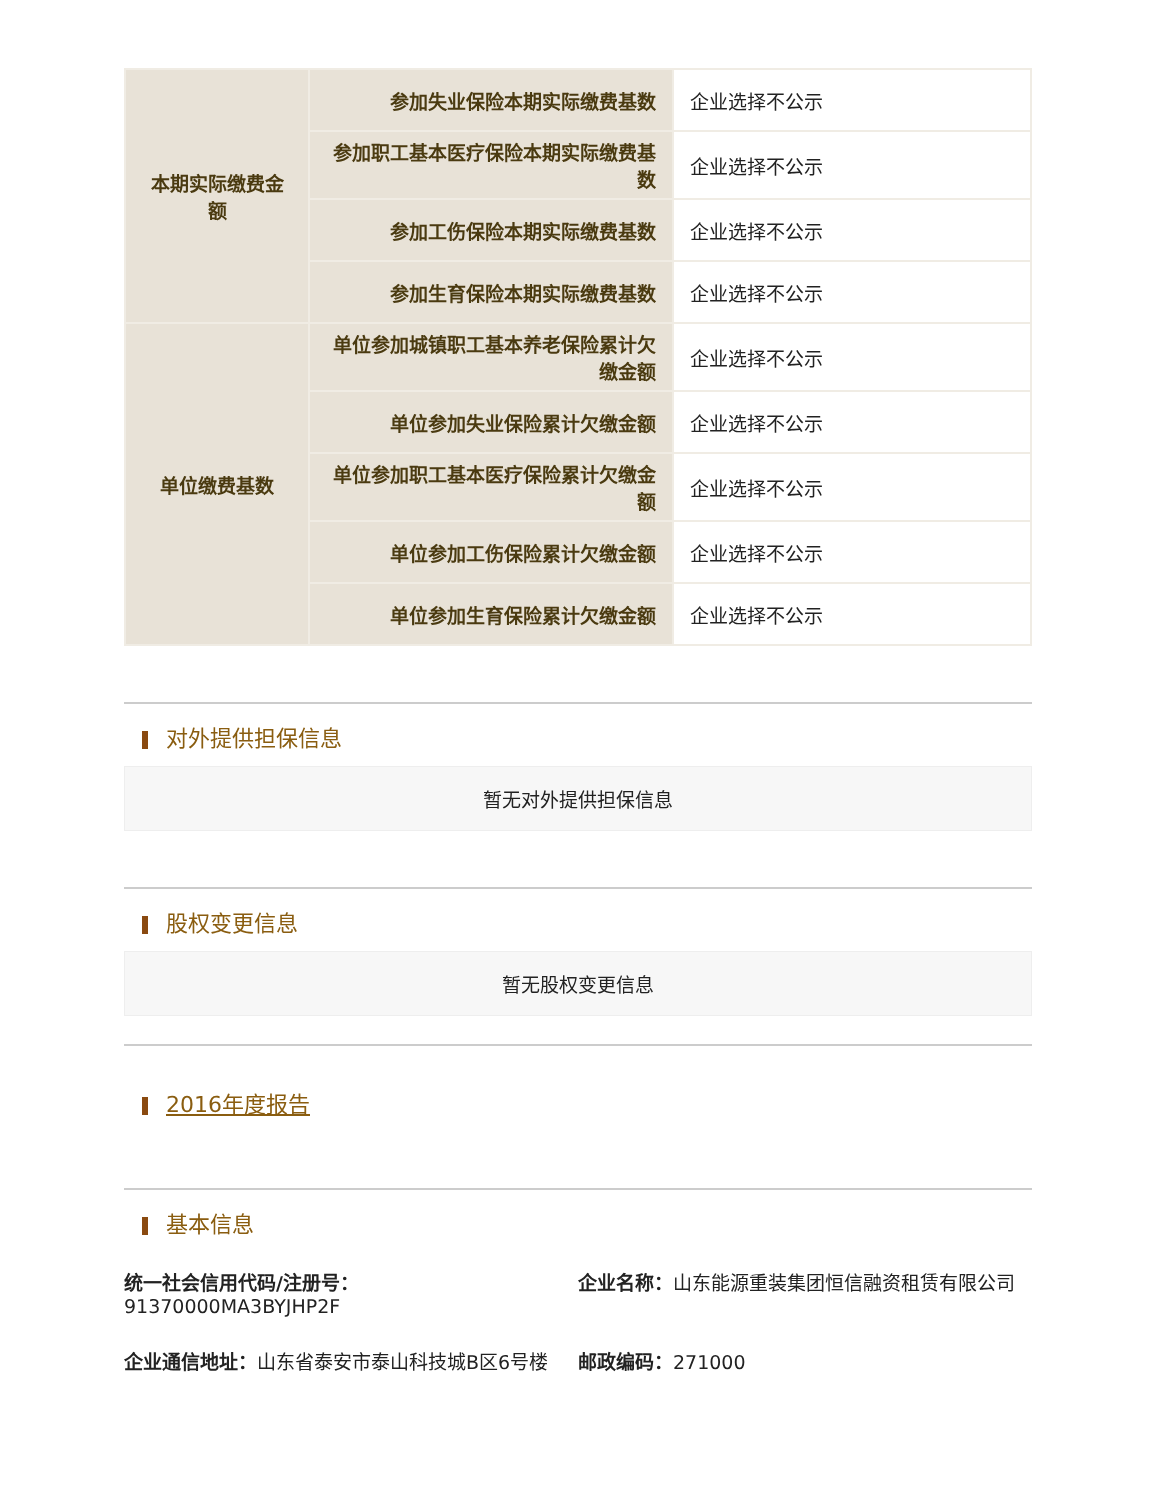| 本期实际缴费金额 | 参加失业保险本期实际缴费基数 | 企业选择不公示 |
| | 参加职工基本医疗保险本期实际缴费基数 | 企业选择不公示 |
| | 参加工伤保险本期实际缴费基数 | 企业选择不公示 |
| | 参加生育保险本期实际缴费基数 | 企业选择不公示 |
| 单位缴费基数 | 单位参加城镇职工基本养老保险累计欠缴金额 | 企业选择不公示 |
| | 单位参加失业保险累计欠缴金额 | 企业选择不公示 |
| | 单位参加职工基本医疗保险累计欠缴金额 | 企业选择不公示 |
| | 单位参加工伤保险累计欠缴金额 | 企业选择不公示 |
| | 单位参加生育保险累计欠缴金额 | 企业选择不公示 |
对外提供担保信息
暂无对外提供担保信息
股权变更信息
暂无股权变更信息
2016年度报告
基本信息
统一社会信用代码/注册号： 91370000MA3BYJHP2F
企业名称：山东能源重装集团恒信融资租赁有限公司
企业通信地址：山东省泰安市泰山科技城B区6号楼
邮政编码：271000